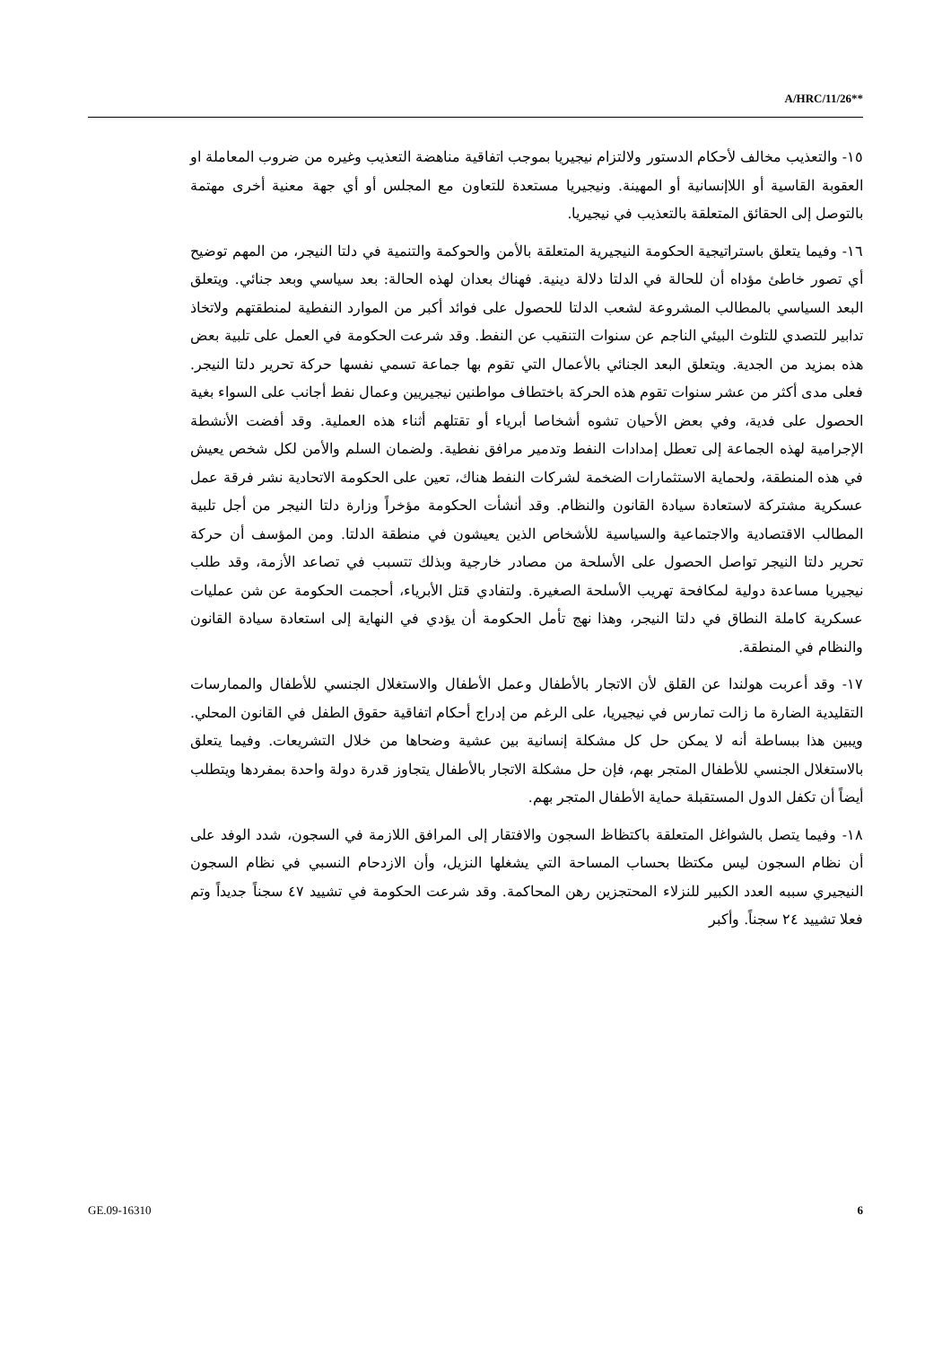A/HRC/11/26**
١٥- والتعذيب مخالف لأحكام الدستور ولالتزام نيجيريا بموجب اتفاقية مناهضة التعذيب وغيره من ضروب المعاملة او العقوبة القاسية أو اللاإنسانية أو المهينة. ونيجيريا مستعدة للتعاون مع المجلس أو أي جهة معنية أخرى مهتمة بالتوصل إلى الحقائق المتعلقة بالتعذيب في نيجيريا.
١٦- وفيما يتعلق باستراتيجية الحكومة النيجيرية المتعلقة بالأمن والحوكمة والتنمية في دلتا النيجر، من المهم توضيح أي تصور خاطئ مؤداه أن للحالة في الدلتا دلالة دينية. فهناك بعدان لهذه الحالة: بعد سياسي وبعد جنائي. ويتعلق البعد السياسي بالمطالب المشروعة لشعب الدلتا للحصول على فوائد أكبر من الموارد النفطية لمنطقتهم ولاتخاذ تدابير للتصدي للتلوث البيئي الناجم عن سنوات التنقيب عن النفط. وقد شرعت الحكومة في العمل على تلبية بعض هذه بمزيد من الجدية. ويتعلق البعد الجنائي بالأعمال التي تقوم بها جماعة تسمي نفسها حركة تحرير دلتا النيجر. فعلى مدى أكثر من عشر سنوات تقوم هذه الحركة باختطاف مواطنين نيجيريين وعمال نفط أجانب على السواء بغية الحصول على فدية، وفي بعض الأحيان تشوه أشخاصا أبرياء أو تقتلهم أثناء هذه العملية. وقد أفضت الأنشطة الإجرامية لهذه الجماعة إلى تعطل إمدادات النفط وتدمير مرافق نفطية. ولضمان السلم والأمن لكل شخص يعيش في هذه المنطقة، ولحماية الاستثمارات الضخمة لشركات النفط هناك، تعين على الحكومة الاتحادية نشر فرقة عمل عسكرية مشتركة لاستعادة سيادة القانون والنظام. وقد أنشأت الحكومة مؤخراً وزارة دلتا النيجر من أجل تلبية المطالب الاقتصادية والاجتماعية والسياسية للأشخاص الذين يعيشون في منطقة الدلتا. ومن المؤسف أن حركة تحرير دلتا النيجر تواصل الحصول على الأسلحة من مصادر خارجية وبذلك تتسبب في تصاعد الأزمة، وقد طلب نيجيريا مساعدة دولية لمكافحة تهريب الأسلحة الصغيرة. ولتفادي قتل الأبرياء، أحجمت الحكومة عن شن عمليات عسكرية كاملة النطاق في دلتا النيجر، وهذا نهج تأمل الحكومة أن يؤدي في النهاية إلى استعادة سيادة القانون والنظام في المنطقة.
١٧- وقد أعربت هولندا عن القلق لأن الاتجار بالأطفال وعمل الأطفال والاستغلال الجنسي للأطفال والممارسات التقليدية الضارة ما زالت تمارس في نيجيريا، على الرغم من إدراج أحكام اتفاقية حقوق الطفل في القانون المحلي. ويبين هذا ببساطة أنه لا يمكن حل كل مشكلة إنسانية بين عشية وضحاها من خلال التشريعات. وفيما يتعلق بالاستغلال الجنسي للأطفال المتجر بهم، فإن حل مشكلة الاتجار بالأطفال يتجاوز قدرة دولة واحدة بمفردها ويتطلب أيضاً أن تكفل الدول المستقبلة حماية الأطفال المتجر بهم.
١٨- وفيما يتصل بالشواغل المتعلقة باكتظاظ السجون والافتقار إلى المرافق اللازمة في السجون، شدد الوفد على أن نظام السجون ليس مكتظا بحساب المساحة التي يشغلها النزيل، وأن الازدحام النسبي في نظام السجون النيجيري سببه العدد الكبير للنزلاء المحتجزين رهن المحاكمة. وقد شرعت الحكومة في تشييد ٤٧ سجناً جديداً وتم فعلا تشييد ٢٤ سجناً. وأكبر
GE.09-16310 6